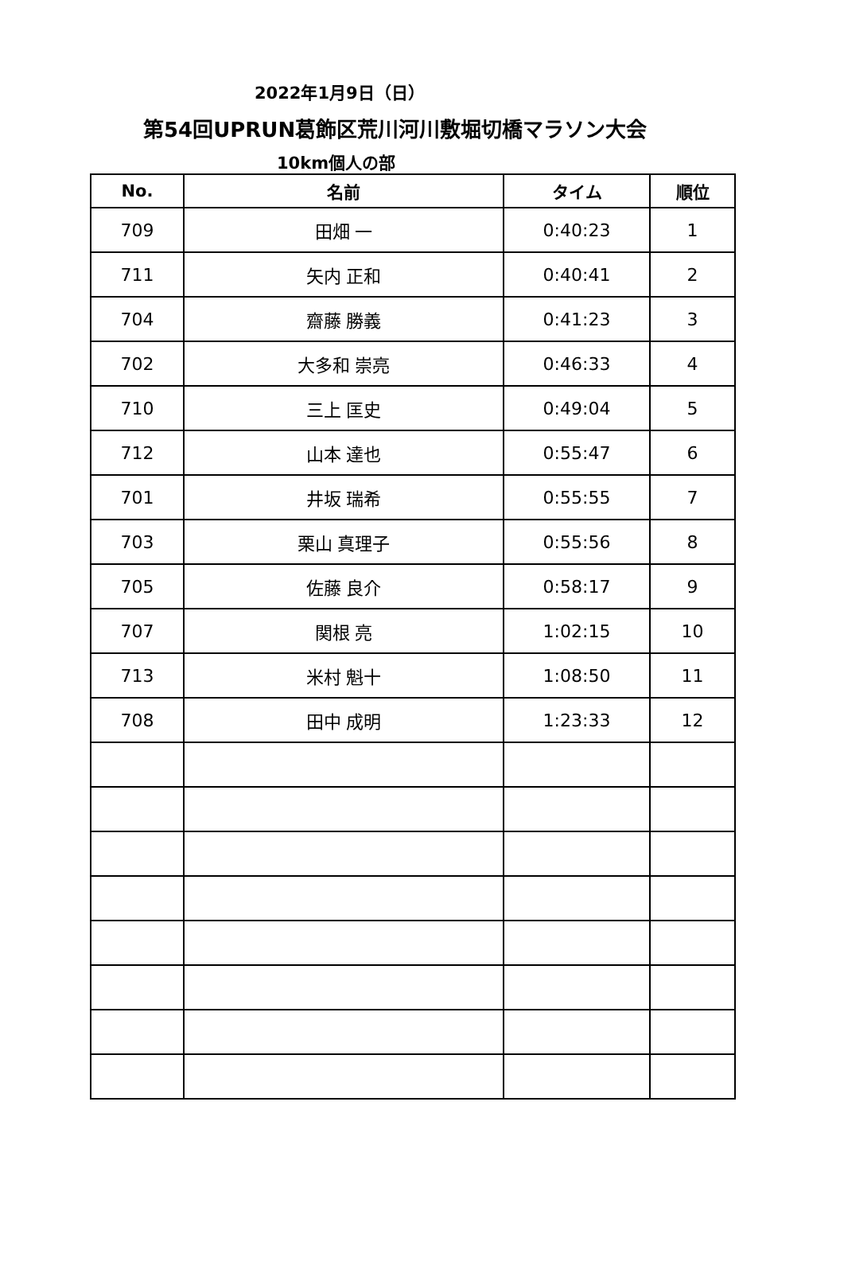2022年1月9日（日）
第54回UPRUN葛飾区荒川河川敷堀切橋マラソン大会
10km個人の部
| No. | 名前 | タイム | 順位 |
| --- | --- | --- | --- |
| 709 | 田畑 一 | 0:40:23 | 1 |
| 711 | 矢内 正和 | 0:40:41 | 2 |
| 704 | 齋藤 勝義 | 0:41:23 | 3 |
| 702 | 大多和 崇亮 | 0:46:33 | 4 |
| 710 | 三上 匡史 | 0:49:04 | 5 |
| 712 | 山本 達也 | 0:55:47 | 6 |
| 701 | 井坂 瑞希 | 0:55:55 | 7 |
| 703 | 栗山 真理子 | 0:55:56 | 8 |
| 705 | 佐藤 良介 | 0:58:17 | 9 |
| 707 | 関根 亮 | 1:02:15 | 10 |
| 713 | 米村 魁十 | 1:08:50 | 11 |
| 708 | 田中 成明 | 1:23:33 | 12 |